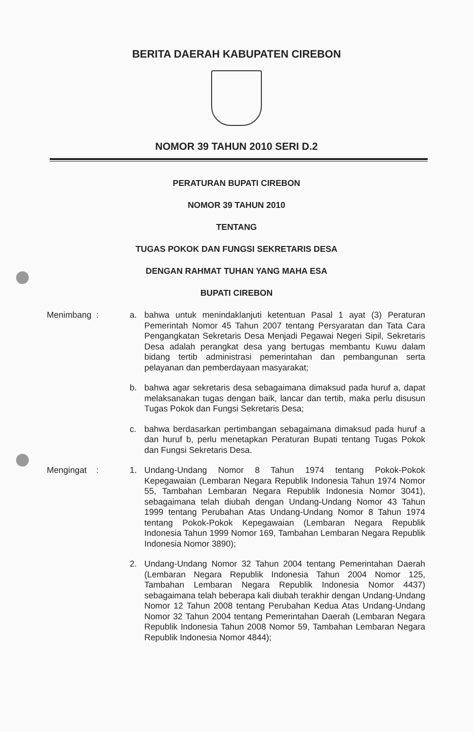BERITA DAERAH KABUPATEN CIREBON
NOMOR 39 TAHUN 2010 SERI D.2
PERATURAN BUPATI CIREBON
NOMOR 39 TAHUN 2010
TENTANG
TUGAS POKOK DAN FUNGSI SEKRETARIS DESA
DENGAN RAHMAT TUHAN YANG MAHA ESA
BUPATI CIREBON
Menimbang : a. bahwa untuk menindaklanjuti ketentuan Pasal 1 ayat (3) Peraturan Pemerintah Nomor 45 Tahun 2007 tentang Persyaratan dan Tata Cara Pengangkatan Sekretaris Desa Menjadi Pegawai Negeri Sipil, Sekretaris Desa adalah perangkat desa yang bertugas membantu Kuwu dalam bidang tertib administrasi pemerintahan dan pembangunan serta pelayanan dan pemberdayaan masyarakat;
b. bahwa agar sekretaris desa sebagaimana dimaksud pada huruf a, dapat melaksanakan tugas dengan baik, lancar dan tertib, maka perlu disusun Tugas Pokok dan Fungsi Sekretaris Desa;
c. bahwa berdasarkan pertimbangan sebagaimana dimaksud pada huruf a dan huruf b, perlu menetapkan Peraturan Bupati tentang Tugas Pokok dan Fungsi Sekretaris Desa.
Mengingat : 1. Undang-Undang Nomor 8 Tahun 1974 tentang Pokok-Pokok Kepegawaian (Lembaran Negara Republik Indonesia Tahun 1974 Nomor 55, Tambahan Lembaran Negara Republik Indonesia Nomor 3041), sebagaimana telah diubah dengan Undang-Undang Nomor 43 Tahun 1999 tentang Perubahan Atas Undang-Undang Nomor 8 Tahun 1974 tentang Pokok-Pokok Kepegawaian (Lembaran Negara Republik Indonesia Tahun 1999 Nomor 169, Tambahan Lembaran Negara Republik Indonesia Nomor 3890);
2. Undang-Undang Nomor 32 Tahun 2004 tentang Pemerintahan Daerah (Lembaran Negara Republik Indonesia Tahun 2004 Nomor 125, Tambahan Lembaran Negara Republik Indonesia Nomor 4437) sebagaimana telah beberapa kali diubah terakhir dengan Undang-Undang Nomor 12 Tahun 2008 tentang Perubahan Kedua Atas Undang-Undang Nomor 32 Tahun 2004 tentang Pemerintahan Daerah (Lembaran Negara Republik Indonesia Tahun 2008 Nomor 59, Tambahan Lembaran Negara Republik Indonesia Nomor 4844);